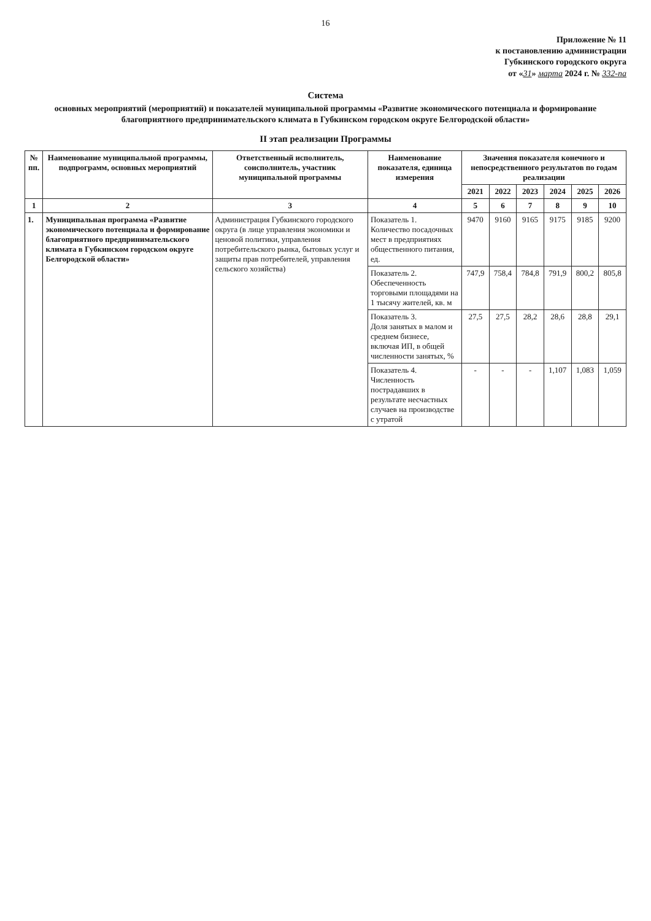16
Приложение № 11
к постановлению администрации
Губкинского городского округа
от «31» марта 2024 г. № 332-па
Система
основных мероприятий (мероприятий) и показателей муниципальной программы «Развитие экономического потенциала и формирование благоприятного предпринимательского климата в Губкинском городском округе Белгородской области»
II этап реализации Программы
| № пп. | Наименование муниципальной программы, подпрограмм, основных мероприятий | Ответственный исполнитель, соисполнитель, участник муниципальной программы | Наименование показателя, единица измерения | Значения показателя конечного и непосредственного результатов по годам реализации | | | | | |
| --- | --- | --- | --- | --- | --- | --- | --- | --- | --- |
| | | | | 2021 | 2022 | 2023 | 2024 | 2025 | 2026 |
| 1 | 2 | 3 | 4 | 5 | 6 | 7 | 8 | 9 | 10 |
| 1. | Муниципальная программа «Развитие экономического потенциала и формирование благоприятного предпринимательского климата в Губкинском городском округе Белгородской области» | Администрация Губкинского городского округа (в лице управления экономики и ценовой политики, управления потребительского рынка, бытовых услуг и защиты прав потребителей, управления сельского хозяйства) | Показатель 1. Количество посадочных мест в предприятиях общественного питания, ед. | 9470 | 9160 | 9165 | 9175 | 9185 | 9200 |
| | | | Показатель 2. Обеспеченность торговыми площадями на 1 тысячу жителей, кв. м | 747,9 | 758,4 | 784,8 | 791,9 | 800,2 | 805,8 |
| | | | Показатель 3. Доля занятых в малом и среднем бизнесе, включая ИП, в общей численности занятых, % | 27,5 | 27,5 | 28,2 | 28,6 | 28,8 | 29,1 |
| | | | Показатель 4. Численность пострадавших в результате несчастных случаев на производстве с утратой | - | - | - | 1,107 | 1,083 | 1,059 |